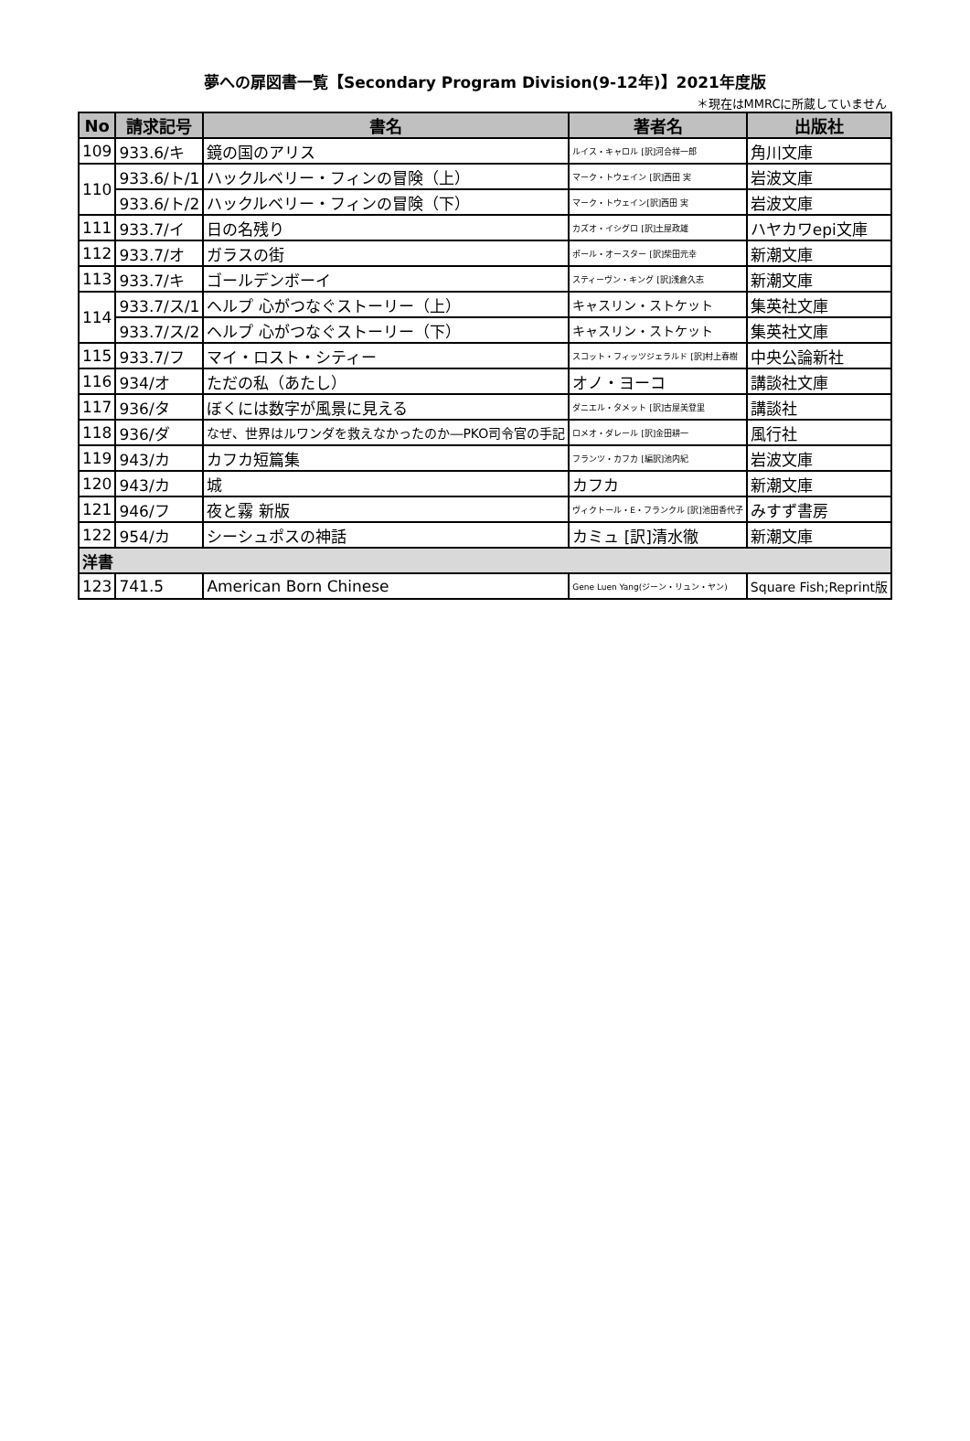夢への扉図書一覧【Secondary Program Division(9-12年)】2021年度版
＊現在はMMRCに所蔵していません
| No | 請求記号 | 書名 | 著者名 | 出版社 |
| --- | --- | --- | --- | --- |
| 109 | 933.6/キ | 鏡の国のアリス | ルイス・キャロル [訳]河合祥一郎 | 角川文庫 |
| 110 | 933.6/ト/1 | ハックルベリー・フィンの冒険（上） | マーク・トウェイン [訳]西田 実 | 岩波文庫 |
| | 933.6/ト/2 | ハックルベリー・フィンの冒険（下） | マーク・トウェイン[訳]西田 実 | 岩波文庫 |
| 111 | 933.7/イ | 日の名残り | カズオ・イシグロ [訳]土屋政雄 | ハヤカワepi文庫 |
| 112 | 933.7/オ | ガラスの街 | ポール・オースター [訳]柴田元幸 | 新潮文庫 |
| 113 | 933.7/キ | ゴールデンボーイ | スティーヴン・キング [訳]浅倉久志 | 新潮文庫 |
| 114 | 933.7/ス/1 | ヘルプ 心がつなぐストーリー（上） | キャスリン・ストケット | 集英社文庫 |
| | 933.7/ス/2 | ヘルプ 心がつなぐストーリー（下） | キャスリン・ストケット | 集英社文庫 |
| 115 | 933.7/フ | マイ・ロスト・シティー | スコット・フィッツジェラルド [訳]村上春樹 | 中央公論新社 |
| 116 | 934/オ | ただの私（あたし） | オノ・ヨーコ | 講談社文庫 |
| 117 | 936/タ | ぼくには数字が風景に見える | ダニエル・タメット [訳]古屋美登里 | 講談社 |
| 118 | 936/ダ | なぜ、世界はルワンダを救えなかったのか―PKO司令官の手記 | ロメオ・ダレール [訳]金田耕一 | 風行社 |
| 119 | 943/カ | カフカ短篇集 | フランツ・カフカ [編訳]池内紀 | 岩波文庫 |
| 120 | 943/カ | 城 | カフカ | 新潮文庫 |
| 121 | 946/フ | 夜と霧 新版 | ヴィクトール・E・フランクル [訳]池田香代子 | みすず書房 |
| 122 | 954/カ | シーシュポスの神話 | カミュ [訳]清水徹 | 新潮文庫 |
| 洋書 | | | | |
| 123 | 741.5 | American Born Chinese | Gene Luen Yang(ジーン・リュン・ヤン) | Square Fish;Reprint版 |